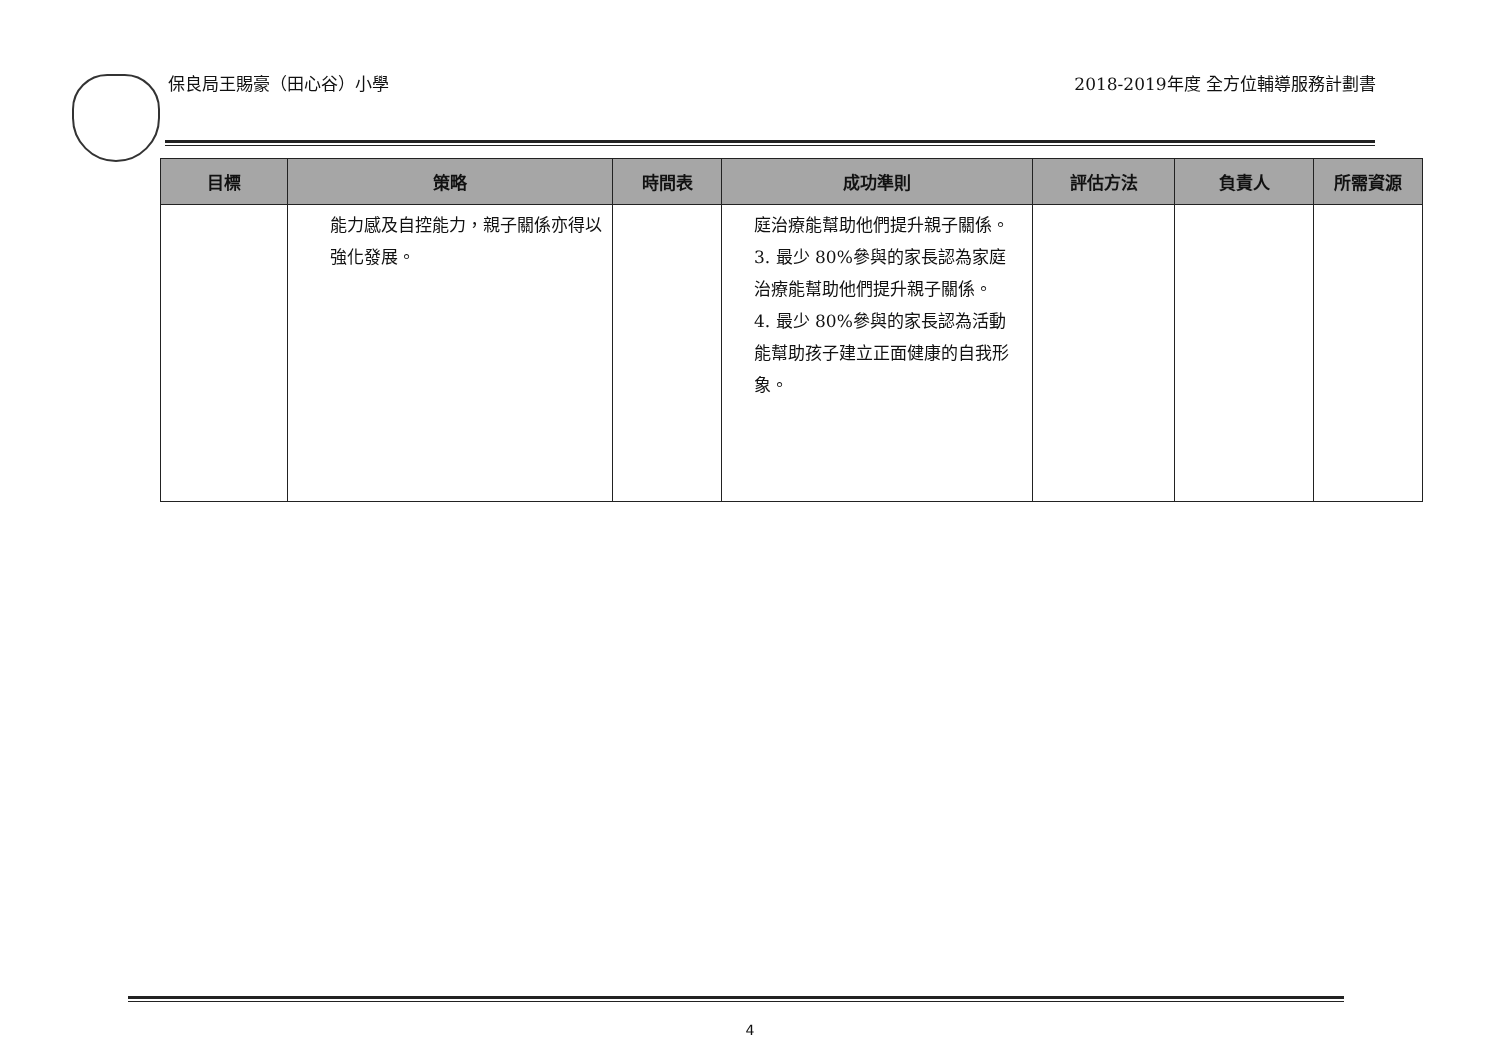保良局王賜豪（田心谷）小學
2018-2019年度 全方位輔導服務計劃書
| 目標 | 策略 | 時間表 | 成功準則 | 評估方法 | 負責人 | 所需資源 |
| --- | --- | --- | --- | --- | --- | --- |
| | 能力感及自控能力，親子關係亦得以強化發展。 | | 庭治療能幫助他們提升親子關係。 3. 最少 80%參與的家長認為家庭治療能幫助他們提升親子關係。 4. 最少 80%參與的家長認為活動能幫助孩子建立正面健康的自我形象。 | | | |
4